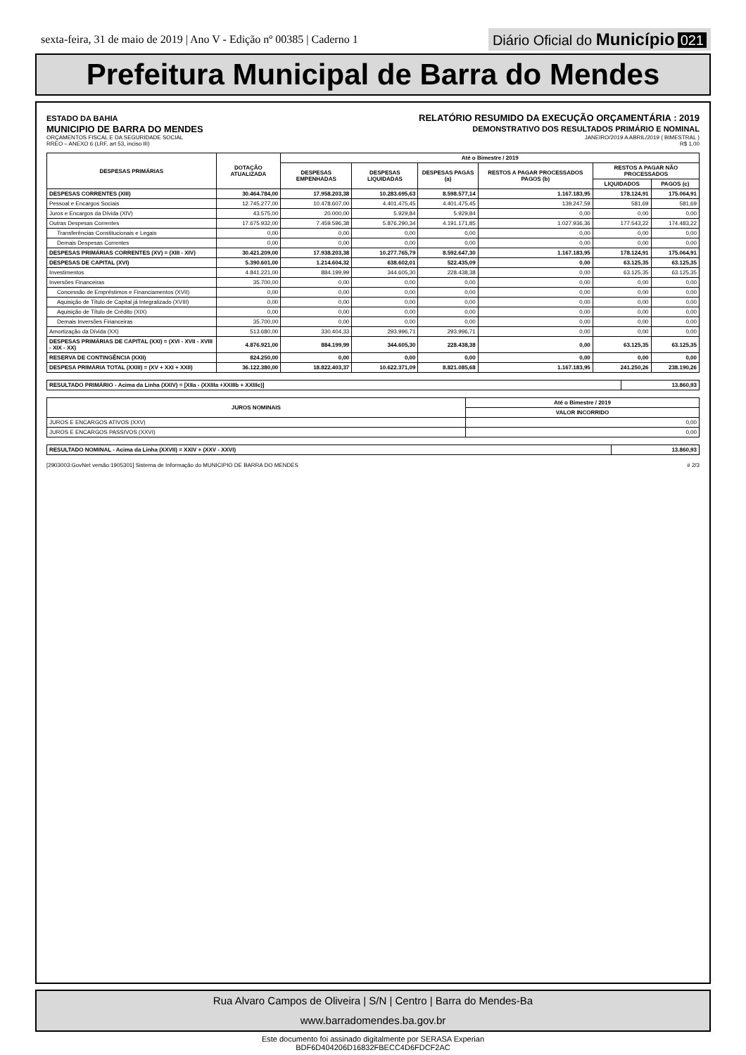sexta-feira, 31 de maio de 2019 | Ano V - Edição nº 00385 | Caderno 1
Diário Oficial do Município 021
Prefeitura Municipal de Barra do Mendes
ESTADO DA BAHIA
MUNICIPIO DE BARRA DO MENDES
ORÇAMENTOS FISCAL E DA SEGURIDADE SOCIAL
RREO – ANEXO 6 (LRF, art 53, inciso III)
RELATÓRIO RESUMIDO DA EXECUÇÃO ORÇAMENTÁRIA : 2019
DEMONSTRATIVO DOS RESULTADOS PRIMÁRIO E NOMINAL
JANEIRO/2019 A ABRIL/2019 ( BIMESTRAL )
R$ 1,00
| DESPESAS PRIMÁRIAS | DOTAÇÃO ATUALIZADA | Até o Bimestre / 2019 | | | | | |
| --- | --- | --- | --- | --- | --- | --- | --- |
| | | DESPESAS EMPENHADAS | DESPESAS LIQUIDADAS | DESPESAS PAGAS (a) | RESTOS A PAGAR PROCESSADOS PAGOS (b) | RESTOS A PAGAR NÃO PROCESSADOS | |
| | | | | | | LIQUIDADOS | PAGOS (c) |
| DESPESAS CORRENTES (XIII) | 30.464.784,00 | 17.958.203,38 | 10.283.695,63 | 8.598.577,14 | 1.167.183,95 | 178.124,91 | 175.064,91 |
| Pessoal e Encargos Sociais | 12.745.277,00 | 10.478.607,00 | 4.401.475,45 | 4.401.475,45 | 139.247,59 | 581,69 | 581,69 |
| Juros e Encargos da Dívida (XIV) | 43.575,00 | 20.000,00 | 5.929,84 | 5.929,84 | 0,00 | 0,00 | 0,00 |
| Outras Despesas Correntes | 17.675.932,00 | 7.459.596,38 | 5.876.290,34 | 4.191.171,85 | 1.027.936,36 | 177.543,22 | 174.483,22 |
| Transferências Constitucionais e Legais | 0,00 | 0,00 | 0,00 | 0,00 | 0,00 | 0,00 | 0,00 |
| Demais Despesas Correntes | 0,00 | 0,00 | 0,00 | 0,00 | 0,00 | 0,00 | 0,00 |
| DESPESAS PRIMÁRIAS CORRENTES (XV) = (XIII - XIV) | 30.421.209,00 | 17.938.203,38 | 10.277.765,79 | 8.592.647,30 | 1.167.183,95 | 178.124,91 | 175.064,91 |
| DESPESAS DE CAPITAL (XVI) | 5.390.601,00 | 1.214.604,32 | 638.602,01 | 522.435,09 | 0,00 | 63.125,35 | 63.125,35 |
| Investimentos | 4.841.221,00 | 884.199,99 | 344.605,30 | 228.438,38 | 0,00 | 63.125,35 | 63.125,35 |
| Inversões Financeiras | 35.700,00 | 0,00 | 0,00 | 0,00 | 0,00 | 0,00 | 0,00 |
| Concessão de Empréstimos e Financiamentos (XVII) | 0,00 | 0,00 | 0,00 | 0,00 | 0,00 | 0,00 | 0,00 |
| Aquisição de Título de Capital já Integralizado (XVIII) | 0,00 | 0,00 | 0,00 | 0,00 | 0,00 | 0,00 | 0,00 |
| Aquisição de Título de Crédito (XIX) | 0,00 | 0,00 | 0,00 | 0,00 | 0,00 | 0,00 | 0,00 |
| Demais Inversões Financeiras | 35.700,00 | 0,00 | 0,00 | 0,00 | 0,00 | 0,00 | 0,00 |
| Amortização da Dívida (XX) | 513.680,00 | 330.404,33 | 293.996,71 | 293.996,71 | 0,00 | 0,00 | 0,00 |
| DESPESAS PRIMÁRIAS DE CAPITAL (XXI) = (XVI - XVII - XVIII - XIX - XX) | 4.876.921,00 | 884.199,99 | 344.605,30 | 228.438,38 | 0,00 | 63.125,35 | 63.125,35 |
| RESERVA DE CONTINGÊNCIA (XXII) | 824.250,00 | 0,00 | 0,00 | 0,00 | 0,00 | 0,00 | 0,00 |
| DESPESA PRIMÁRIA TOTAL (XXIII) = (XV + XXI + XXII) | 36.122.380,00 | 18.822.403,37 | 10.622.371,09 | 8.821.085,68 | 1.167.183,95 | 241.250,26 | 238.190,26 |
| RESULTADO PRIMÁRIO - Acima da Linha (XXIV) = [XIIa - (XXIIIa +XXIIIb + XXIIIc)] | 13.860,93 |
| JUROS NOMINAIS | Até o Bimestre / 2019 |
| --- | --- |
| | VALOR INCORRIDO |
| JUROS E ENCARGOS ATIVOS (XXV) | 0,00 |
| JUROS E ENCARGOS PASSIVOS (XXVI) | 0,00 |
| RESULTADO NOMINAL - Acima da Linha (XXVII) = XXIV + (XXV - XXVI) | 13.860,93 |
[2903003:GovNet versão:1905301] Sistema de Informação do MUNICIPIO DE BARRA DO MENDES # 2/3
Rua Alvaro Campos de Oliveira | S/N | Centro | Barra do Mendes-Ba
www.barradomendes.ba.gov.br
Este documento foi assinado digitalmente por SERASA Experian
BDF6D404206D16832FBECC4D6FDCF2AC